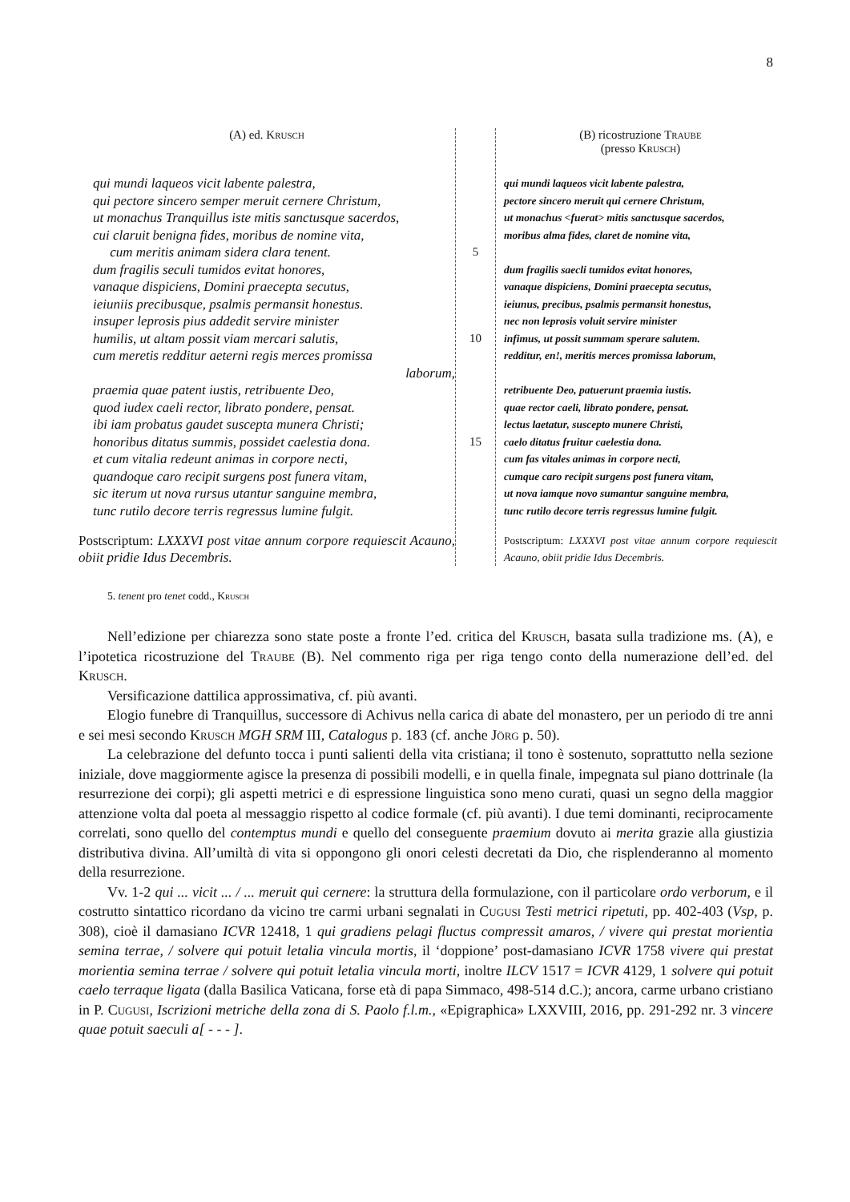8
(A) ed. Krusch
qui mundi laqueos vicit labente palestra,
qui pectore sincero semper meruit cernere Christum,
ut monachus Tranquillus iste mitis sanctusque sacerdos,
cui claruit benigna fides, moribus de nomine vita,
cum meritis animam sidera clara tenent.
dum fragilis seculi tumidos evitat honores,
vanaque dispiciens, Domini praecepta secutus,
ieiuniis precibusque, psalmis permansit honestus.
insuper leprosis pius addedit servire minister
humilis, ut altam possit viam mercari salutis,
cum meretis redditur aeterni regis merces promissa
laborum,
praemia quae patent iustis, retribuente Deo,
quod iudex caeli rector, librato pondere, pensat.
ibi iam probatus gaudet suscepta munera Christi;
honoribus ditatus summis, possidet caelestia dona.
et cum vitalia redeunt animas in corpore necti,
quandoque caro recipit surgens post funera vitam,
sic iterum ut nova rursus utantur sanguine membra,
tunc rutilo decore terris regressus lumine fulgit.
Postscriptum: LXXXVI post vitae annum corpore requiescit Acauno, obiit pridie Idus Decembris.
5
10
15
(B) ricostruzione Traube
(presso Krusch)
qui mundi laqueos vicit labente palestra,
pectore sincero meruit qui cernere Christum,
ut monachus <fuerat> mitis sanctusque sacerdos,
moribus alma fides, claret de nomine vita,
dum fragilis saecli tumidos evitat honores,
vanaque dispiciens, Domini praecepta secutus,
ieiunus, precibus, psalmis permansit honestus,
nec non leprosis voluit servire minister
infimus, ut possit summam sperare salutem.
redditur, en!, meritis merces promissa laborum,
retribuente Deo, patuerunt praemia iustis.
quae rector caeli, librato pondere, pensat.
lectus laetatur, suscepto munere Christi,
caelo ditatus fruitur caelestia dona.
cum fas vitales animas in corpore necti,
cumque caro recipit surgens post funera vitam,
ut nova iamque novo sumantur sanguine membra,
tunc rutilo decore terris regressus lumine fulgit.
Postscriptum: LXXXVI post vitae annum corpore requiescit Acauno, obiit pridie Idus Decembris.
5. tenent pro tenet codd., Krusch
Nell’edizione per chiarezza sono state poste a fronte l’ed. critica del Krusch, basata sulla tradizione ms. (A), e l’ipotetica ricostruzione del Traube (B). Nel commento riga per riga tengo conto della numerazione dell’ed. del Krusch.
Versificazione dattilica approssimativa, cf. più avanti.
Elogio funebre di Tranquillus, successore di Achivus nella carica di abate del monastero, per un periodo di tre anni e sei mesi secondo Krusch MGH SRM III, Catalogus p. 183 (cf. anche Jörg p. 50).
La celebrazione del defunto tocca i punti salienti della vita cristiana; il tono è sostenuto, soprattutto nella sezione iniziale, dove maggiormente agisce la presenza di possibili modelli, e in quella finale, impegnata sul piano dottrinale (la resurrezione dei corpi); gli aspetti metrici e di espressione linguistica sono meno curati, quasi un segno della maggior attenzione volta dal poeta al messaggio rispetto al codice formale (cf. più avanti). I due temi dominanti, reciprocamente correlati, sono quello del contemptus mundi e quello del conseguente praemium dovuto ai merita grazie alla giustizia distributiva divina. All’umiltà di vita si oppongono gli onori celesti decretati da Dio, che risplenderanno al momento della resurrezione.
Vv. 1-2 qui ... vicit ... / ... meruit qui cernere: la struttura della formulazione, con il particolare ordo verborum, e il costrutto sintattico ricordano da vicino tre carmi urbani segnalati in Cugusi Testi metrici ripetuti, pp. 402-403 (Vsp, p. 308), cioè il damasiano ICVR 12418, 1 qui gradiens pelagi fluctus compressit amaros, / vivere qui prestat morientia semina terrae, / solvere qui potuit letalia vincula mortis, il ‘doppione’ post-damasiano ICVR 1758 vivere qui prestat morientia semina terrae / solvere qui potuit letalia vincula morti, inoltre ILCV 1517 = ICVR 4129, 1 solvere qui potuit caelo terraque ligata (dalla Basilica Vaticana, forse età di papa Simmaco, 498-514 d.C.); ancora, carme urbano cristiano in P. Cugusi, Iscrizioni metriche della zona di S. Paolo f.l.m., «Epigraphica» LXXVIII, 2016, pp. 291-292 nr. 3 vincere quae potuit saeculi a[ - - - ].